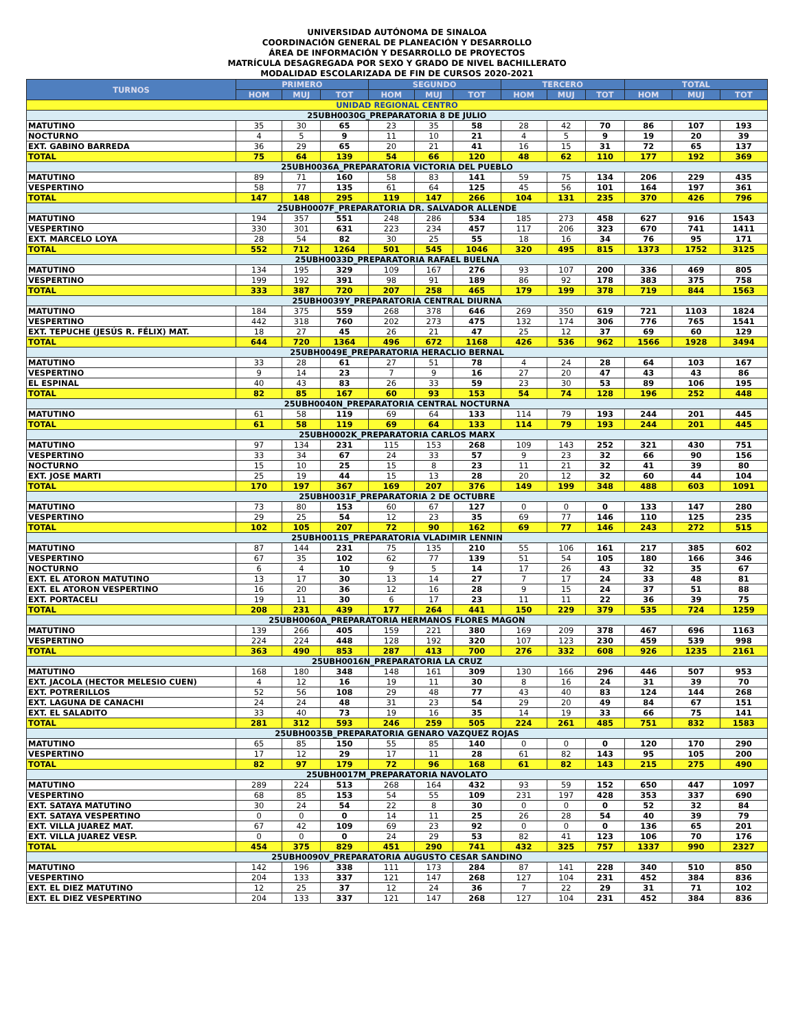UNIVERSIDAD AUTÓNOMA DE SINALOA
COORDINACIÓN GENERAL DE PLANEACIÓN Y DESARROLLO
ÁREA DE INFORMACIÓN Y DESARROLLO DE PROYECTOS
MATRÍCULA DESAGREGADA POR SEXO Y GRADO DE NIVEL BACHILLERATO
MODALIDAD ESCOLARIZADA DE FIN DE CURSOS 2020-2021
| TURNOS | PRIMERO | | | SEGUNDO | | | TERCERO | | | TOTAL | | |
| --- | --- | --- | --- | --- | --- | --- | --- | --- | --- | --- | --- | --- |
| | HOM | MUJ | TOT | HOM | MUJ | TOT | HOM | MUJ | TOT | HOM | MUJ | TOT |
| UNIDAD REGIONAL CENTRO | | | | | | | | | | | | |
| 25UBH0030G_PREPARATORIA 8 DE JULIO | | | | | | | | | | | | |
| MATUTINO | 35 | 30 | 65 | 23 | 35 | 58 | 28 | 42 | 70 | 86 | 107 | 193 |
| NOCTURNO | 4 | 5 | 9 | 11 | 10 | 21 | 4 | 5 | 9 | 19 | 20 | 39 |
| EXT. GABINO BARREDA | 36 | 29 | 65 | 20 | 21 | 41 | 16 | 15 | 31 | 72 | 65 | 137 |
| TOTAL | 75 | 64 | 139 | 54 | 66 | 120 | 48 | 62 | 110 | 177 | 192 | 369 |
| 25UBH0036A_PREPARATORIA VICTORIA DEL PUEBLO | | | | | | | | | | | | |
| MATUTINO | 89 | 71 | 160 | 58 | 83 | 141 | 59 | 75 | 134 | 206 | 229 | 435 |
| VESPERTINO | 58 | 77 | 135 | 61 | 64 | 125 | 45 | 56 | 101 | 164 | 197 | 361 |
| TOTAL | 147 | 148 | 295 | 119 | 147 | 266 | 104 | 131 | 235 | 370 | 426 | 796 |
| 25UBH0007F_PREPARATORIA DR. SALVADOR ALLENDE | | | | | | | | | | | | |
| MATUTINO | 194 | 357 | 551 | 248 | 286 | 534 | 185 | 273 | 458 | 627 | 916 | 1543 |
| VESPERTINO | 330 | 301 | 631 | 223 | 234 | 457 | 117 | 206 | 323 | 670 | 741 | 1411 |
| EXT. MARCELO LOYA | 28 | 54 | 82 | 30 | 25 | 55 | 18 | 16 | 34 | 76 | 95 | 171 |
| TOTAL | 552 | 712 | 1264 | 501 | 545 | 1046 | 320 | 495 | 815 | 1373 | 1752 | 3125 |
| 25UBH0033D_PREPARATORIA RAFAEL BUELNA | | | | | | | | | | | | |
| MATUTINO | 134 | 195 | 329 | 109 | 167 | 276 | 93 | 107 | 200 | 336 | 469 | 805 |
| VESPERTINO | 199 | 192 | 391 | 98 | 91 | 189 | 86 | 92 | 178 | 383 | 375 | 758 |
| TOTAL | 333 | 387 | 720 | 207 | 258 | 465 | 179 | 199 | 378 | 719 | 844 | 1563 |
| 25UBH0039Y_PREPARATORIA CENTRAL DIURNA | | | | | | | | | | | | |
| MATUTINO | 184 | 375 | 559 | 268 | 378 | 646 | 269 | 350 | 619 | 721 | 1103 | 1824 |
| VESPERTINO | 442 | 318 | 760 | 202 | 273 | 475 | 132 | 174 | 306 | 776 | 765 | 1541 |
| EXT. TEPUCHE (JESÚS R. FÉLIX) MAT. | 18 | 27 | 45 | 26 | 21 | 47 | 25 | 12 | 37 | 69 | 60 | 129 |
| TOTAL | 644 | 720 | 1364 | 496 | 672 | 1168 | 426 | 536 | 962 | 1566 | 1928 | 3494 |
| 25UBH0049E_PREPARATORIA HERACLIO BERNAL | | | | | | | | | | | | |
| MATUTINO | 33 | 28 | 61 | 27 | 51 | 78 | 4 | 24 | 28 | 64 | 103 | 167 |
| VESPERTINO | 9 | 14 | 23 | 7 | 9 | 16 | 27 | 20 | 47 | 43 | 43 | 86 |
| EL ESPINAL | 40 | 43 | 83 | 26 | 33 | 59 | 23 | 30 | 53 | 89 | 106 | 195 |
| TOTAL | 82 | 85 | 167 | 60 | 93 | 153 | 54 | 74 | 128 | 196 | 252 | 448 |
| 25UBH0040N_PREPARATORIA CENTRAL NOCTURNA | | | | | | | | | | | | |
| MATUTINO | 61 | 58 | 119 | 69 | 64 | 133 | 114 | 79 | 193 | 244 | 201 | 445 |
| TOTAL | 61 | 58 | 119 | 69 | 64 | 133 | 114 | 79 | 193 | 244 | 201 | 445 |
| 25UBH0002K_PREPARATORIA CARLOS MARX | | | | | | | | | | | | |
| MATUTINO | 97 | 134 | 231 | 115 | 153 | 268 | 109 | 143 | 252 | 321 | 430 | 751 |
| VESPERTINO | 33 | 34 | 67 | 24 | 33 | 57 | 9 | 23 | 32 | 66 | 90 | 156 |
| NOCTURNO | 15 | 10 | 25 | 15 | 8 | 23 | 11 | 21 | 32 | 41 | 39 | 80 |
| EXT. JOSE MARTI | 25 | 19 | 44 | 15 | 13 | 28 | 20 | 12 | 32 | 60 | 44 | 104 |
| TOTAL | 170 | 197 | 367 | 169 | 207 | 376 | 149 | 199 | 348 | 488 | 603 | 1091 |
| 25UBH0031F_PREPARATORIA 2 DE OCTUBRE | | | | | | | | | | | | |
| MATUTINO | 73 | 80 | 153 | 60 | 67 | 127 | 0 | 0 | 0 | 133 | 147 | 280 |
| VESPERTINO | 29 | 25 | 54 | 12 | 23 | 35 | 69 | 77 | 146 | 110 | 125 | 235 |
| TOTAL | 102 | 105 | 207 | 72 | 90 | 162 | 69 | 77 | 146 | 243 | 272 | 515 |
| 25UBH0011S_PREPARATORIA VLADIMIR LENNIN | | | | | | | | | | | | |
| MATUTINO | 87 | 144 | 231 | 75 | 135 | 210 | 55 | 106 | 161 | 217 | 385 | 602 |
| VESPERTINO | 67 | 35 | 102 | 62 | 77 | 139 | 51 | 54 | 105 | 180 | 166 | 346 |
| NOCTURNO | 6 | 4 | 10 | 9 | 5 | 14 | 17 | 26 | 43 | 32 | 35 | 67 |
| EXT. EL ATORON MATUTINO | 13 | 17 | 30 | 13 | 14 | 27 | 7 | 17 | 24 | 33 | 48 | 81 |
| EXT. EL ATORON VESPERTINO | 16 | 20 | 36 | 12 | 16 | 28 | 9 | 15 | 24 | 37 | 51 | 88 |
| EXT. PORTACELI | 19 | 11 | 30 | 6 | 17 | 23 | 11 | 11 | 22 | 36 | 39 | 75 |
| TOTAL | 208 | 231 | 439 | 177 | 264 | 441 | 150 | 229 | 379 | 535 | 724 | 1259 |
| 25UBH0060A_PREPARATORIA HERMANOS FLORES MAGON | | | | | | | | | | | | |
| MATUTINO | 139 | 266 | 405 | 159 | 221 | 380 | 169 | 209 | 378 | 467 | 696 | 1163 |
| VESPERTINO | 224 | 224 | 448 | 128 | 192 | 320 | 107 | 123 | 230 | 459 | 539 | 998 |
| TOTAL | 363 | 490 | 853 | 287 | 413 | 700 | 276 | 332 | 608 | 926 | 1235 | 2161 |
| 25UBH0016N_PREPARATORIA LA CRUZ | | | | | | | | | | | | |
| MATUTINO | 168 | 180 | 348 | 148 | 161 | 309 | 130 | 166 | 296 | 446 | 507 | 953 |
| EXT. JACOLA (HECTOR MELESIO CUEN) | 4 | 12 | 16 | 19 | 11 | 30 | 8 | 16 | 24 | 31 | 39 | 70 |
| EXT. POTRERILLOS | 52 | 56 | 108 | 29 | 48 | 77 | 43 | 40 | 83 | 124 | 144 | 268 |
| EXT. LAGUNA DE CANACHI | 24 | 24 | 48 | 31 | 23 | 54 | 29 | 20 | 49 | 84 | 67 | 151 |
| EXT. EL SALADITO | 33 | 40 | 73 | 19 | 16 | 35 | 14 | 19 | 33 | 66 | 75 | 141 |
| TOTAL | 281 | 312 | 593 | 246 | 259 | 505 | 224 | 261 | 485 | 751 | 832 | 1583 |
| 25UBH0035B_PREPARATORIA GENARO VAZQUEZ ROJAS | | | | | | | | | | | | |
| MATUTINO | 65 | 85 | 150 | 55 | 85 | 140 | 0 | 0 | 0 | 120 | 170 | 290 |
| VESPERTINO | 17 | 12 | 29 | 17 | 11 | 28 | 61 | 82 | 143 | 95 | 105 | 200 |
| TOTAL | 82 | 97 | 179 | 72 | 96 | 168 | 61 | 82 | 143 | 215 | 275 | 490 |
| 25UBH0017M_PREPARATORIA NAVOLATO | | | | | | | | | | | | |
| MATUTINO | 289 | 224 | 513 | 268 | 164 | 432 | 93 | 59 | 152 | 650 | 447 | 1097 |
| VESPERTINO | 68 | 85 | 153 | 54 | 55 | 109 | 231 | 197 | 428 | 353 | 337 | 690 |
| EXT. SATAYA MATUTINO | 30 | 24 | 54 | 22 | 8 | 30 | 0 | 0 | 0 | 52 | 32 | 84 |
| EXT. SATAYA VESPERTINO | 0 | 0 | 0 | 14 | 11 | 25 | 26 | 28 | 54 | 40 | 39 | 79 |
| EXT. VILLA JUAREZ MAT. | 67 | 42 | 109 | 69 | 23 | 92 | 0 | 0 | 0 | 136 | 65 | 201 |
| EXT. VILLA JUAREZ VESP. | 0 | 0 | 0 | 24 | 29 | 53 | 82 | 41 | 123 | 106 | 70 | 176 |
| TOTAL | 454 | 375 | 829 | 451 | 290 | 741 | 432 | 325 | 757 | 1337 | 990 | 2327 |
| 25UBH0090V_PREPARATORIA AUGUSTO CESAR SANDINO | | | | | | | | | | | | |
| MATUTINO | 142 | 196 | 338 | 111 | 173 | 284 | 87 | 141 | 228 | 340 | 510 | 850 |
| VESPERTINO | 204 | 133 | 337 | 121 | 147 | 268 | 127 | 104 | 231 | 452 | 384 | 836 |
| EXT. EL DIEZ MATUTINO | 12 | 25 | 37 | 12 | 24 | 36 | 7 | 22 | 29 | 31 | 71 | 102 |
| EXT. EL DIEZ VESPERTINO | 204 | 133 | 337 | 121 | 147 | 268 | 127 | 104 | 231 | 452 | 384 | 836 |